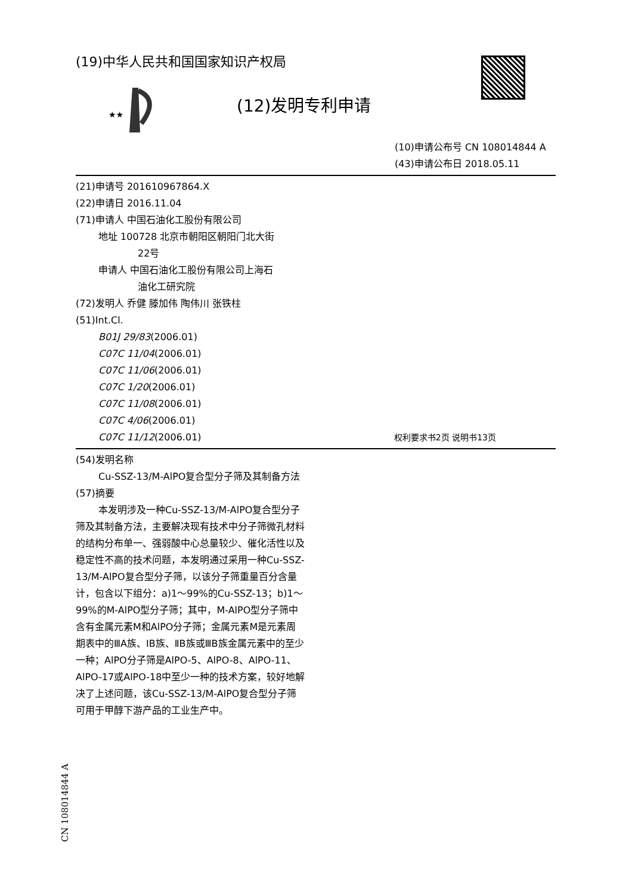(19)中华人民共和国国家知识产权局
★★
(12)发明专利申请
(10)申请公布号 CN 108014844 A
(43)申请公布日 2018.05.11
(21)申请号 201610967864.X
(22)申请日 2016.11.04
(71)申请人 中国石油化工股份有限公司
地址 100728 北京市朝阳区朝阳门北大街
22号
申请人 中国石油化工股份有限公司上海石
油化工研究院
(72)发明人 乔健 滕加伟 陶伟川 张铁柱
(51)Int.Cl.
B01J 29/83(2006.01)
C07C 11/04(2006.01)
C07C 11/06(2006.01)
C07C 1/20(2006.01)
C07C 11/08(2006.01)
C07C 4/06(2006.01)
C07C 11/12(2006.01) 权利要求书2页 说明书13页
(54)发明名称
Cu-SSZ-13/M-AlPO复合型分子筛及其制备方法
(57)摘要
本发明涉及一种Cu-SSZ-13/M-AlPO复合型分子筛及其制备方法，主要解决现有技术中分子筛微孔材料的结构分布单一、强弱酸中心总量较少、催化活性以及稳定性不高的技术问题，本发明通过采用一种Cu-SSZ-13/M-AlPO复合型分子筛，以该分子筛重量百分含量计，包含以下组分：a)1～99%的Cu-SSZ-13；b)1～99%的M-AlPO型分子筛；其中，M-AlPO型分子筛中含有金属元素M和AlPO分子筛；金属元素M是元素周期表中的ⅢA族、IB族、ⅡB族或ⅢB族金属元素中的至少一种；AlPO分子筛是AlPO-5、AlPO-8、AlPO-11、AlPO-17或AlPO-18中至少一种的技术方案，较好地解决了上述问题，该Cu-SSZ-13/M-AlPO复合型分子筛可用于甲醇下游产品的工业生产中。
CN 108014844 A